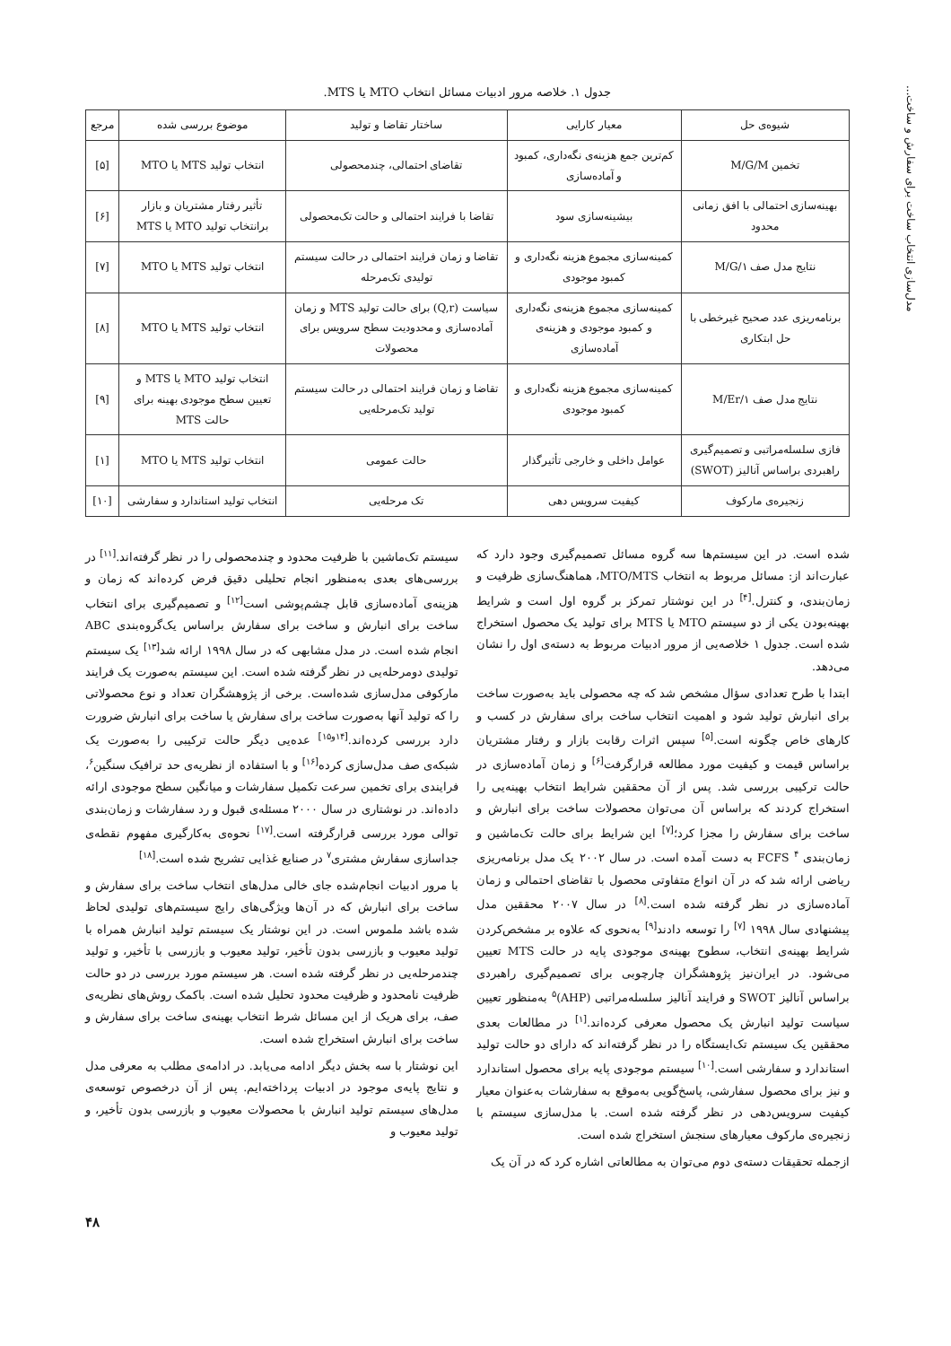مدل‌سازی انتخاب ساخت برای سفارش و ساخت...
جدول ۱. خلاصه مرور ادبیات مسائل انتخاب MTO یا MTS.
| شیوه‌ی حل | معیار کارایی | ساختار تقاضا و تولید | موضوع بررسی شده | مرجع |
| --- | --- | --- | --- | --- |
| تخمین M/G/M | کم‌ترین جمع هزینه‌ی نگه‌داری، کمبود و آماده‌سازی | تقاضای احتمالی، چندمحصولی | انتخاب تولید MTS یا MTO | [۵] |
| بهینه‌سازی احتمالی با افق زمانی محدود | بیشینه‌سازی سود | تقاضا با فرایند احتمالی و حالت تک‌محصولی | تأثیر رفتار مشتریان و بازار برانتخاب تولید MTO یا MTS | [۶] |
| نتایج مدل صف M/G/۱ | کمینه‌سازی مجموع هزینه نگه‌داری و کمبود موجودی | تقاضا و زمان فرایند احتمالی در حالت سیستم تولیدی تک‌مرحله | انتخاب تولید MTS یا MTO | [۷] |
| برنامه‌ریزی عدد صحیح غیرخطی با حل ابتکاری | کمینه‌سازی مجموع هزینه‌ی نگه‌داری و کمبود موجودی و هزینه‌ی آماده‌سازی | سیاست (Q,r) برای حالت تولید MTS و زمان آماده‌سازی و محدودیت سطح سرویس برای محصولات | انتخاب تولید MTS یا MTO | [۸] |
| نتایج مدل صف M/Er/۱ | کمینه‌سازی مجموع هزینه نگه‌داری و کمبود موجودی | تقاضا و زمان فرایند احتمالی در حالت سیستم تولید تک‌مرحله‌یی | انتخاب تولید MTO یا MTS و تعیین سطح موجودی بهینه برای حالت MTS | [۹] |
| فازی سلسله‌مراتبی و تصمیم‌گیری راهبردی براساس آنالیز (SWOT) | عوامل داخلی و خارجی تأثیرگذار | حالت عمومی | انتخاب تولید MTS یا MTO | [۱] |
| زنجیره‌ی مارکوف | کیفیت سرویس دهی | تک مرحله‌یی | انتخاب تولید استاندارد و سفارشی | [۱۰] |
شده است. در این سیستم‌ها سه گروه مسائل تصمیم‌گیری وجود دارد که عبارت‌اند از: مسائل مربوط به انتخاب MTO/MTS، هماهنگ‌سازی ظرفیت و زمان‌بندی، و کنترل.<sup>[۴]</sup> در این نوشتار تمرکز بر گروه اول است و شرایط بهینه‌بودن یکی از دو سیستم MTO یا MTS برای تولید یک محصول استخراج شده است. جدول ۱ خلاصه‌یی از مرور ادبیات مربوط به دسته‌ی اول را نشان می‌دهد.
ابتدا با طرح تعدادی سؤال مشخص شد که چه محصولی باید به‌صورت ساخت برای انبارش تولید شود و اهمیت انتخاب ساخت برای سفارش در کسب و کارهای خاص چگونه است.<sup>[۵]</sup> سپس اثرات رقابت بازار و رفتار مشتریان براساس قیمت و کیفیت مورد مطالعه قرارگرفت<sup>[۶]</sup> و زمان آماده‌سازی در حالت ترکیبی بررسی شد. پس از آن محققین شرایط انتخاب بهینه‌یی را استخراج کردند که براساس آن می‌توان محصولات ساخت برای انبارش و ساخت برای سفارش را مجزا کرد؛<sup>[۷]</sup> این شرایط برای حالت تک‌ماشین و زمان‌بندی FCFS <sup>۴</sup> به دست آمده است. در سال ۲۰۰۲ یک مدل برنامه‌ریزی ریاضی ارائه شد که در آن انواع متفاوتی محصول با تقاضای احتمالی و زمان آماده‌سازی در نظر گرفته شده است.<sup>[۸]</sup> در سال ۲۰۰۷ محققین مدل پیشنهادی سال ۱۹۹۸ <sup>[۷]</sup> را توسعه دادند<sup>[۹]</sup> به‌نحوی که علاوه بر مشخص‌کردن شرایط بهینه‌ی انتخاب، سطوح بهینه‌ی موجودی پایه در حالت MTS تعیین می‌شود. در ایران‌نیز پژوهشگران چارچوبی برای تصمیم‌گیری راهبردی براساس آنالیز SWOT و فرایند آنالیز سلسله‌مراتبی (AHP)<sup>۵</sup> به‌منظور تعیین سیاست تولید انبارش یک محصول معرفی کرده‌اند.<sup>[۱]</sup> در مطالعات بعدی محققین یک سیستم تک‌ایستگاه را در نظر گرفته‌اند که دارای دو حالت تولید استاندارد و سفارشی است.<sup>[۱۰]</sup> سیستم موجودی پایه برای محصول استاندارد و نیز برای محصول سفارشی، پاسخ‌گویی به‌موقع به سفارشات به‌عنوان معیار کیفیت سرویس‌دهی در نظر گرفته شده است. با مدل‌سازی سیستم با زنجیره‌ی مارکوف معیارهای سنجش استخراج شده است.
ازجمله تحقیقات دسته‌ی دوم می‌توان به مطالعاتی اشاره کرد که در آن یک
سیستم تک‌ماشین با ظرفیت محدود و چندمحصولی را در نظر گرفته‌اند.<sup>[۱۱]</sup> در بررسی‌های بعدی به‌منظور انجام تحلیلی دقیق فرض کرده‌اند که زمان و هزینه‌ی آماده‌سازی قابل چشم‌پوشی است<sup>[۱۲]</sup> و تصمیم‌گیری برای انتخاب ساخت برای انبارش و ساخت برای سفارش براساس یک‌گروه‌بندی ABC انجام شده است. در مدل مشابهی که در سال ۱۹۹۸ ارائه شد<sup>[۱۳]</sup> یک سیستم تولیدی دومرحله‌یی در نظر گرفته شده است. این سیستم به‌صورت یک فرایند مارکوفی مدل‌سازی شده‌است. برخی از پژوهشگران تعداد و نوع محصولاتی را که تولید آنها به‌صورت ساخت برای سفارش یا ساخت برای انبارش ضرورت دارد بررسی کرده‌اند.<sup>[۱۴و۱۵]</sup> عده‌یی دیگر حالت ترکیبی را به‌صورت یک شبکه‌ی صف مدل‌سازی کرده<sup>[۱۶]</sup> و با استفاده از نظریه‌ی حد ترافیک سنگین<sup>۶</sup>، فرایندی برای تخمین سرعت تکمیل سفارشات و میانگین سطح موجودی ارائه داده‌اند. در نوشتاری در سال ۲۰۰۰ مسئله‌ی قبول و رد سفارشات و زمان‌بندی توالی مورد بررسی قرارگرفته است.<sup>[۱۷]</sup> نحوه‌ی به‌کارگیری مفهوم نقطه‌ی جداسازی سفارش مشتری<sup>۷</sup> در صنایع غذایی تشریح شده است.<sup>[۱۸]</sup>
با مرور ادبیات انجام‌شده جای خالی مدل‌های انتخاب ساخت برای سفارش و ساخت برای انبارش که در آن‌ها ویژگی‌های رایج سیستم‌های تولیدی لحاظ شده باشد ملموس است. در این نوشتار یک سیستم تولید انبارش همراه با تولید معیوب و بازرسی بدون تأخیر، تولید معیوب و بازرسی با تأخیر، و تولید چندمرحله‌یی در نظر گرفته شده است. هر سیستم مورد بررسی در دو حالت ظرفیت نامحدود و ظرفیت محدود تحلیل شده است. باکمک روش‌های نظریه‌ی صف، برای هریک از این مسائل شرط انتخاب بهینه‌ی ساخت برای سفارش و ساخت برای انبارش استخراج شده است.
این نوشتار با سه بخش دیگر ادامه می‌یابد. در ادامه‌ی مطلب به معرفی مدل و نتایج پایه‌ی موجود در ادبیات پرداخته‌ایم. پس از آن درخصوص توسعه‌ی مدل‌های سیستم تولید انبارش با محصولات معیوب و بازرسی بدون تأخیر، و تولید معیوب و
۴۸